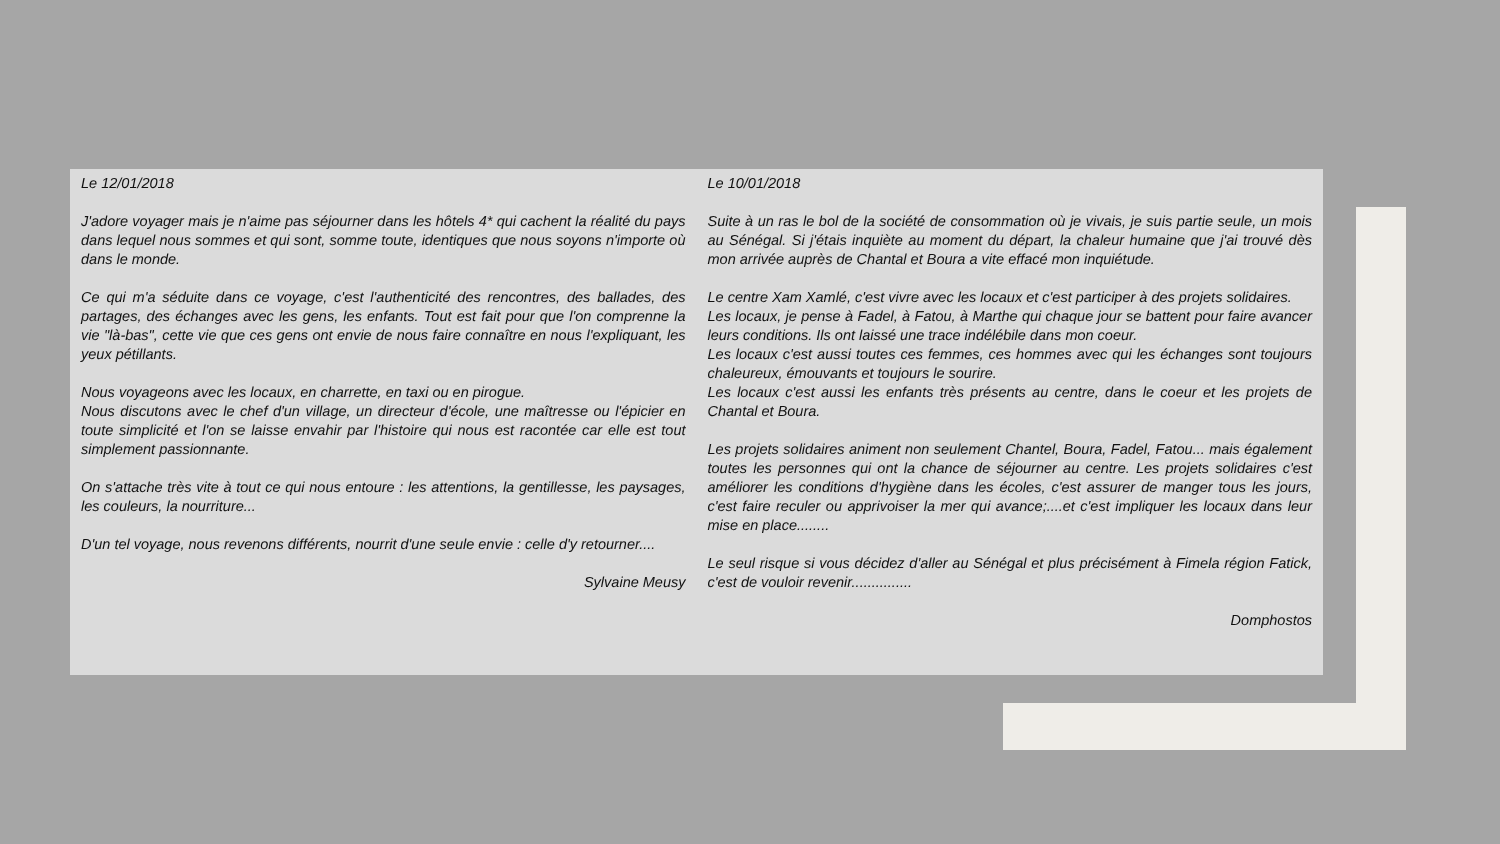Le 12/01/2018
J'adore voyager mais je n'aime pas séjourner dans les hôtels 4* qui cachent la réalité du pays dans lequel nous sommes et qui sont, somme toute, identiques que nous soyons n'importe où dans le monde.
Ce qui m'a séduite dans ce voyage, c'est l'authenticité des rencontres, des ballades, des partages, des échanges avec les gens, les enfants. Tout est fait pour que l'on comprenne la vie "là-bas", cette vie que ces gens ont envie de nous faire connaître en nous l'expliquant, les yeux pétillants.
Nous voyageons avec les locaux, en charrette, en taxi ou en pirogue.
Nous discutons avec le chef d'un village, un directeur d'école, une maîtresse ou l'épicier en toute simplicité et l'on se laisse envahir par l'histoire qui nous est racontée car elle est tout simplement passionnante.
On s'attache très vite à tout ce qui nous entoure : les attentions, la gentillesse, les paysages, les couleurs, la nourriture...
D'un tel voyage, nous revenons différents, nourrit d'une seule envie : celle d'y retourner....
Sylvaine Meusy
Le 10/01/2018
Suite à un ras le bol de la société de consommation où je vivais, je suis partie seule, un mois au Sénégal. Si j'étais inquiète au moment du départ, la chaleur humaine que j'ai trouvé dès mon arrivée auprès de Chantal et Boura a vite effacé mon inquiétude.
Le centre Xam Xamlé, c'est vivre avec les locaux et c'est participer à des projets solidaires.
Les locaux, je pense à Fadel, à Fatou, à Marthe qui chaque jour se battent pour faire avancer leurs conditions. Ils ont laissé une trace indélébile dans mon coeur.
Les locaux c'est aussi toutes ces femmes, ces hommes avec qui les échanges sont toujours chaleureux, émouvants et toujours le sourire.
Les locaux c'est aussi les enfants très présents au centre, dans le coeur et les projets de Chantal et Boura.
Les projets solidaires animent non seulement Chantel, Boura, Fadel, Fatou... mais également toutes les personnes qui ont la chance de séjourner au centre. Les projets solidaires c'est améliorer les conditions d'hygiène dans les écoles, c'est assurer de manger tous les jours, c'est faire reculer ou apprivoiser la mer qui avance;....et c'est impliquer les locaux dans leur mise en place........
Le seul risque si vous décidez d'aller au Sénégal et plus précisément à Fimela région Fatick, c'est de vouloir revenir...............
Domphostos